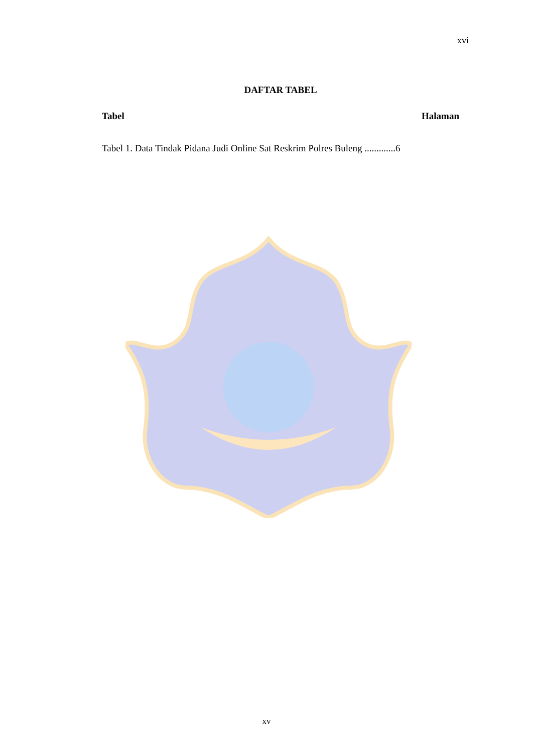xvi
DAFTAR TABEL
Tabel Halaman
Tabel 1. Data Tindak Pidana Judi Online Sat Reskrim Polres Buleng .............6
xv